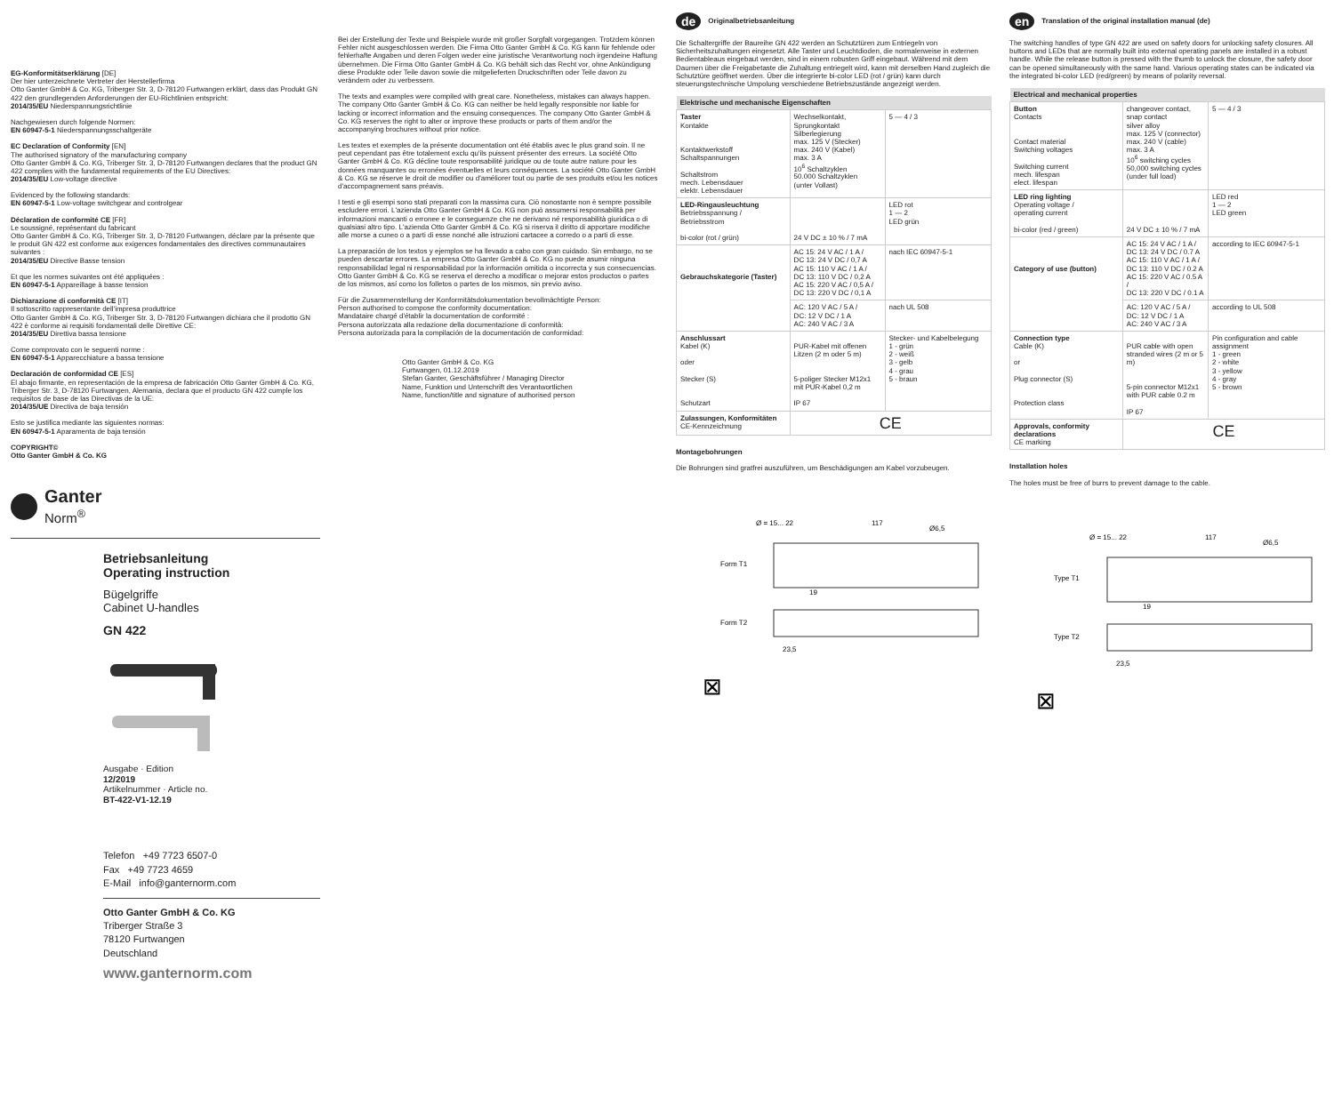EG-Konformitätserklärung [DE]
Der hier unterzeichnete Vertreter der Herstellerfirma
Otto Ganter GmbH & Co. KG, Triberger Str. 3, D-78120 Furtwangen erklärt, dass das Produkt GN 422 den grundlegenden Anforderungen der EU-Richtlinien entspricht:
2014/35/EU Niederspannungsrichtlinie
Nachgewiesen durch folgende Normen:
EN 60947-5-1 Niederspannungsschaltgeräte
EC Declaration of Conformity [EN]
The authorised signatory of the manufacturing company
Otto Ganter GmbH & Co. KG, Triberger Str. 3, D-78120 Furtwangen declares that the product GN 422 complies with the fundamental requirements of the EU Directives:
2014/35/EU Low-voltage directive
Evidenced by the following standards:
EN 60947-5-1 Low-voltage switchgear and controlgear
Déclaration de conformité CE [FR]
Le soussigné, représentant du fabricant
Otto Ganter GmbH & Co. KG, Triberger Str. 3, D-78120 Furtwangen, déclare par la présente que le produit GN 422 est conforme aux exigences fondamentales des directives communautaires suivantes :
2014/35/EU Directive Basse tension
Et que les normes suivantes ont été appliquées :
EN 60947-5-1 Appareillage à basse tension
Dichiarazione di conformità CE [IT]
Il sottoscritto rappresentante dell'impresa produttrice
Otto Ganter GmbH & Co. KG, Triberger Str. 3, D-78120 Furtwangen dichiara che il prodotto GN 422 è conforme ai requisiti fondamentali delle Direttive CE:
2014/35/EU Direttiva bassa tensione
Come comprovato con le seguenti norme :
EN 60947-5-1 Apparecchiature a bassa tensione
Declaración de conformidad CE [ES]
El abajo firmante, en representación de la empresa de fabricación Otto Ganter GmbH & Co. KG, Triberger Str. 3, D-78120 Furtwangen, Alemania, declara que el producto GN 422 cumple los requisitos de base de las Directivas de la UE:
2014/35/UE Directiva de baja tensión
Esto se justifica mediante las siguientes normas:
EN 60947-5-1 Aparamenta de baja tensión
COPYRIGHT©
Otto Ganter GmbH & Co. KG
Ganter
Norm<sup>®</sup>
Betriebsanleitung
Operating instruction
Bügelgriffe
Cabinet U-handles
GN 422
Ausgabe · Edition
12/2019
Artikelnummer · Article no.
BT-422-V1-12.19
Telefon +49 7723 6507-0
Fax +49 7723 4659
E-Mail info@ganternorm.com
Otto Ganter GmbH & Co. KG
Triberger Straße 3
78120 Furtwangen
Deutschland
www.ganternorm.com
Bei der Erstellung der Texte und Beispiele wurde mit großer Sorgfalt vorgegangen. Trotzdem können Fehler nicht ausgeschlossen werden. Die Firma Otto Ganter GmbH & Co. KG kann für fehlende oder fehlerhafte Angaben und deren Folgen weder eine juristische Verantwortung noch irgendeine Haftung übernehmen. Die Firma Otto Ganter GmbH & Co. KG behält sich das Recht vor, ohne Ankündigung diese Produkte oder Teile davon sowie die mitgelieferten Druckschriften oder Teile davon zu verändern oder zu verbessern.
The texts and examples were compiled with great care. Nonetheless, mistakes can always happen. The company Otto Ganter GmbH & Co. KG can neither be held legally responsible nor liable for lacking or incorrect information and the ensuing consequences. The company Otto Ganter GmbH & Co. KG reserves the right to alter or improve these products or parts of them and/or the accompanying brochures without prior notice.
Les textes et exemples de la présente documentation ont été établis avec le plus grand soin. Il ne peut cependant pas être totalement exclu qu'ils puissent présenter des erreurs. La société Otto Ganter GmbH & Co. KG décline toute responsabilité juridique ou de toute autre nature pour les données manquantes ou erronées éventuelles et leurs conséquences. La société Otto Ganter GmbH & Co. KG se réserve le droit de modifier ou d'améliorer tout ou partie de ses produits et/ou les notices d'accompagnement sans préavis.
I testi e gli esempi sono stati preparati con la massima cura. Ciò nonostante non è sempre possibile escludere errori. L'azienda Otto Ganter GmbH & Co. KG non può assumersi responsabilità per informazioni mancanti o erronee e le conseguenze che ne derivano né responsabilità giuridica o di qualsiasi altro tipo. L'azienda Otto Ganter GmbH & Co. KG si riserva il diritto di apportare modifiche alle morse a cuneo o a parti di esse nonché alle istruzioni cartacee a corredo o a parti di esse.
La preparación de los textos y ejemplos se ha llevado a cabo con gran cuidado. Sin embargo, no se pueden descartar errores. La empresa Otto Ganter GmbH & Co. KG no puede asumir ninguna responsabilidad legal ni responsabilidad por la información omitida o incorrecta y sus consecuencias. Otto Ganter GmbH & Co. KG se reserva el derecho a modificar o mejorar estos productos o partes de los mismos, así como los folletos o partes de los mismos, sin previo aviso.
Für die Zusammenstellung der Konformitätsdokumentation bevollmächtigte Person:
Person authorised to compose the conformity documentation:
Mandataire chargé d'établir la documentation de conformité :
Persona autorizzata alla redazione della documentazione di conformità:
Persona autorizada para la compilación de la documentación de conformidad:
Otto Ganter GmbH & Co. KG
Furtwangen, 01.12.2019
Stefan Ganter, Geschäftsführer / Managing Director
Name, Funktion und Unterschrift des Verantwortlichen
Name, function/title and signature of authorised person
de Originalbetriebsanleitung
Die Schaltergriffe der Baureihe GN 422 werden an Schutztüren zum Entriegeln von Sicherheitszuhaltungen eingesetzt. Alle Taster und Leuchtdioden, die normalerweise in externen Bedientableaus eingebaut werden, sind in einem robusten Griff eingebaut. Während mit dem Daumen über die Freigabetaste die Zuhaltung entriegelt wird, kann mit derselben Hand zugleich die Schutztüre geöffnet werden. Über die integrierte bi-color LED (rot / grün) kann durch steuerungstechnische Umpolung verschiedene Betriebszustände angezeigt werden.
| Elektrische und mechanische Eigenschaften | | |
| --- | --- | --- |
| Taster Kontakte Kontaktwerkstoff Schaltspannungen Schaltstrom mech. Lebensdauer elektr. Lebensdauer | Wechselkontakt, Sprungkontakt Silberlegierung max. 125 V (Stecker) max. 240 V (Kabel) max. 3 A 10<sup>6</sup> Schaltzyklen 50.000 Schaltzyklen (unter Vollast) | 5 — 4 / 3 |
| LED-Ringausleuchtung Betriebsspannung / Betriebsstrom bi-color (rot / grün) | 24 V DC ± 10 % / 7 mA | LED rot 1 — 2 LED grün |
| Gebrauchskategorie (Taster) | AC 15: 24 V AC / 1 A / DC 13: 24 V DC / 0,7 A AC 15: 110 V AC / 1 A / DC 13: 110 V DC / 0,2 A AC 15: 220 V AC / 0,5 A / DC 13: 220 V DC / 0,1 A | nach IEC 60947-5-1 |
| | AC: 120 V AC / 5 A / DC: 12 V DC / 1 A AC: 240 V AC / 3 A | nach UL 508 |
| Anschlussart Kabel (K) oder Stecker (S) Schutzart | PUR-Kabel mit offenen Litzen (2 m oder 5 m) 5-poliger Stecker M12x1 mit PUR-Kabel 0,2 m IP 67 | Stecker- und Kabelbelegung 1 - grün 2 - weiß 3 - gelb 4 - grau 5 - braun |
| Zulassungen, Konformitäten CE-Kennzeichnung | CE | |
Montagebohrungen
Die Bohrungen sind gratfrei auszuführen, um Beschädigungen am Kabel vorzubeugen.
Ø = 15... 22
117
Ø6,5
Form T1
19
Form T2
23,5
⊠
en Translation of the original installation manual (de)
The switching handles of type GN 422 are used on safety doors for unlocking safety closures. All buttons and LEDs that are normally built into external operating panels are installed in a robust handle. While the release button is pressed with the thumb to unlock the closure, the safety door can be opened simultaneously with the same hand. Various operating states can be indicated via the integrated bi-color LED (red/green) by means of polarity reversal.
| Electrical and mechanical properties | | |
| --- | --- | --- |
| Button Contacts Contact material Switching voltages Switching current mech. lifespan elect. lifespan | changeover contact, snap contact silver alloy max. 125 V (connector) max. 240 V (cable) max. 3 A 10<sup>6</sup> switching cycles 50,000 switching cycles (under full load) | 5 — 4 / 3 |
| LED ring lighting Operating voltage / operating current bi-color (red / green) | 24 V DC ± 10 % / 7 mA | LED red 1 — 2 LED green |
| Category of use (button) | AC 15: 24 V AC / 1 A / DC 13: 24 V DC / 0.7 A AC 15: 110 V AC / 1 A / DC 13: 110 V DC / 0.2 A AC 15: 220 V AC / 0.5 A / DC 13: 220 V DC / 0.1 A | according to IEC 60947-5-1 |
| | AC: 120 V AC / 5 A / DC: 12 V DC / 1 A AC: 240 V AC / 3 A | according to UL 508 |
| Connection type Cable (K) or Plug connector (S) Protection class | PUR cable with open stranded wires (2 m or 5 m) 5-pin connector M12x1 with PUR cable 0.2 m IP 67 | Pin configuration and cable assignment 1 - green 2 - white 3 - yellow 4 - gray 5 - brown |
| Approvals, conformity declarations CE marking | CE | |
Installation holes
The holes must be free of burrs to prevent damage to the cable.
Ø = 15... 22
117
Ø6,5
Type T1
19
Type T2
23,5
⊠